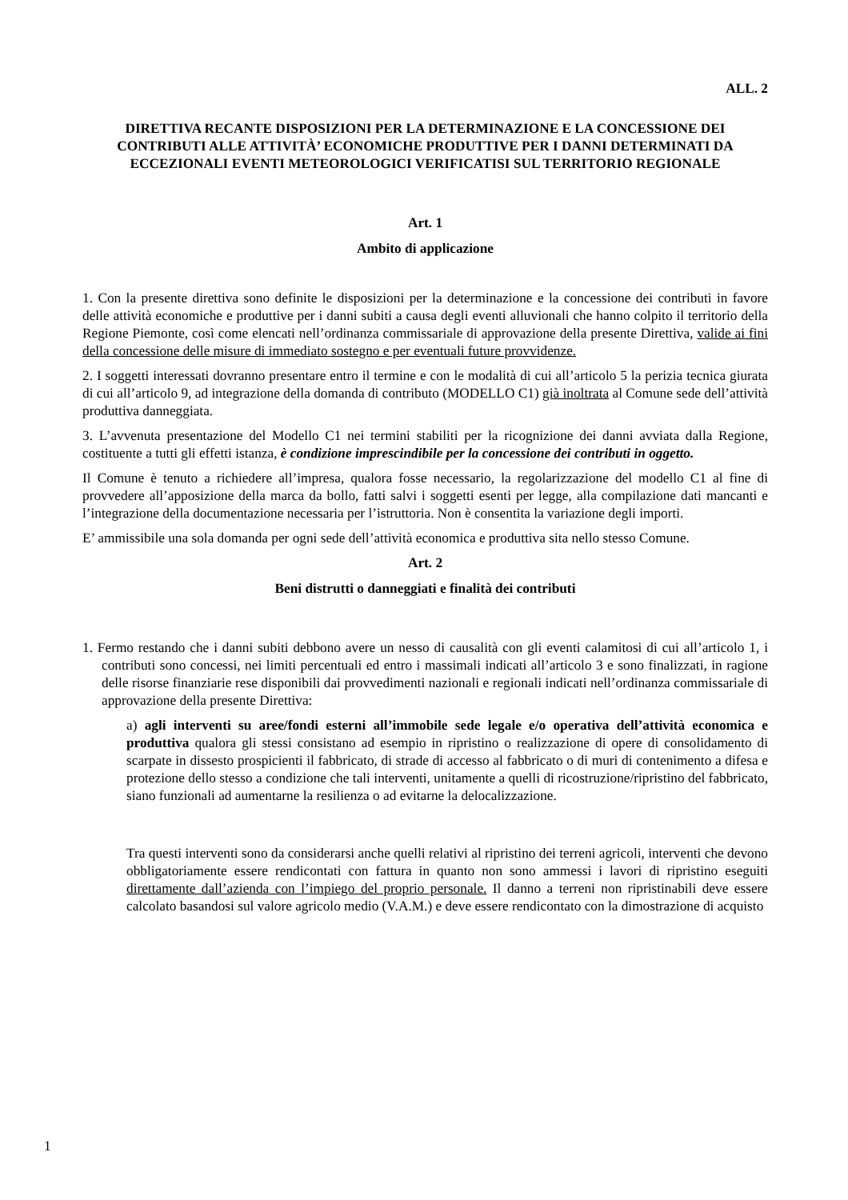ALL. 2
DIRETTIVA RECANTE DISPOSIZIONI PER LA DETERMINAZIONE E LA CONCESSIONE DEI CONTRIBUTI ALLE ATTIVITÀ’ ECONOMICHE PRODUTTIVE PER I DANNI DETERMINATI DA ECCEZIONALI EVENTI METEOROLOGICI VERIFICATISI SUL TERRITORIO REGIONALE
Art. 1
Ambito di applicazione
1. Con la presente direttiva sono definite le disposizioni per la determinazione e la concessione dei contributi in favore delle attività economiche e produttive per i danni subiti a causa degli eventi alluvionali che hanno colpito il territorio della Regione Piemonte, così come elencati nell’ordinanza commissariale di approvazione della presente Direttiva, valide ai fini della concessione delle misure di immediato sostegno e per eventuali future provvidenze.
2. I soggetti interessati dovranno presentare entro il termine e con le modalità di cui all’articolo 5 la perizia tecnica giurata di cui all’articolo 9, ad integrazione della domanda di contributo (MODELLO C1) già inoltrata al Comune sede dell’attività produttiva danneggiata.
3. L’avvenuta presentazione del Modello C1 nei termini stabiliti per la ricognizione dei danni avviata dalla Regione, costituente a tutti gli effetti istanza, è condizione imprescindibile per la concessione dei contributi in oggetto.
Il Comune è tenuto a richiedere all’impresa, qualora fosse necessario, la regolarizzazione del modello C1 al fine di provvedere all’apposizione della marca da bollo, fatti salvi i soggetti esenti per legge, alla compilazione dati mancanti e l’integrazione della documentazione necessaria per l’istruttoria. Non è consentita la variazione degli importi.
E’ ammissibile una sola domanda per ogni sede dell’attività economica e produttiva sita nello stesso Comune.
Art. 2
Beni distrutti o danneggiati e finalità dei contributi
1. Fermo restando che i danni subiti debbono avere un nesso di causalità con gli eventi calamitosi di cui all’articolo 1, i contributi sono concessi, nei limiti percentuali ed entro i massimali indicati all’articolo 3 e sono finalizzati, in ragione delle risorse finanziarie rese disponibili dai provvedimenti nazionali e regionali indicati nell’ordinanza commissariale di approvazione della presente Direttiva:
a) agli interventi su aree/fondi esterni all’immobile sede legale e/o operativa dell’attività economica e produttiva qualora gli stessi consistano ad esempio in ripristino o realizzazione di opere di consolidamento di scarpate in dissesto prospicienti il fabbricato, di strade di accesso al fabbricato o di muri di contenimento a difesa e protezione dello stesso a condizione che tali interventi, unitamente a quelli di ricostruzione/ripristino del fabbricato, siano funzionali ad aumentarne la resilienza o ad evitarne la delocalizzazione.
Tra questi interventi sono da considerarsi anche quelli relativi al ripristino dei terreni agricoli, interventi che devono obbligatoriamente essere rendicontati con fattura in quanto non sono ammessi i lavori di ripristino eseguiti direttamente dall’azienda con l’impiego del proprio personale. Il danno a terreni non ripristinabili deve essere calcolato basandosi sul valore agricolo medio (V.A.M.) e deve essere rendicontato con la dimostrazione di acquisto
1